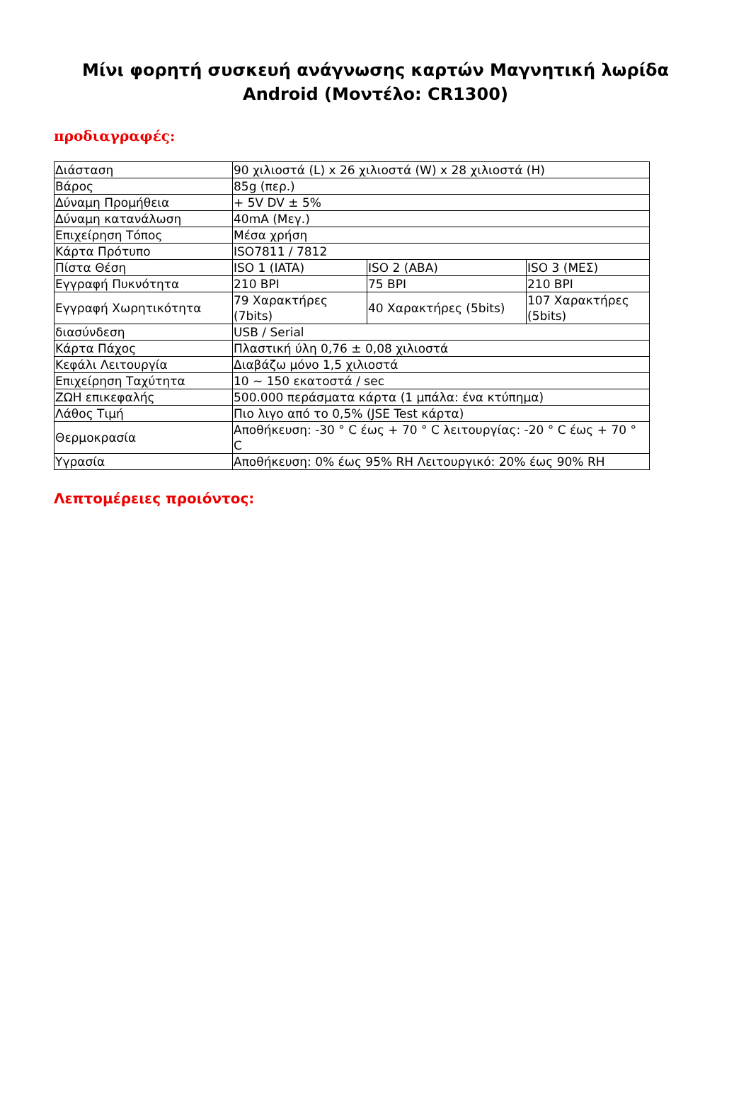Μίνι φορητή συσκευή ανάγνωσης καρτών Μαγνητική λωρίδα Android (Μοντέλο: CR1300)
προδιαγραφές:
| Διάσταση | 90 χιλιοστά (L) x 26 χιλιοστά (W) x 28 χιλιοστά (H) | | |
| Βάρος | 85g (περ.) | | |
| Δύναμη Προμήθεια | + 5V DV ± 5% | | |
| Δύναμη κατανάλωση | 40mA (Μεγ.) | | |
| Επιχείρηση Τόπος | Μέσα χρήση | | |
| Κάρτα Πρότυπο | ISO7811 / 7812 | | |
| Πίστα Θέση | ISO 1 (IATA) | ISO 2 (ABA) | ISO 3 (ΜΕΣ) |
| Εγγραφή Πυκνότητα | 210 BPI | 75 BPI | 210 BPI |
| Εγγραφή Χωρητικότητα | 79 Χαρακτήρες (7bits) | 40 Χαρακτήρες (5bits) | 107 Χαρακτήρες (5bits) |
| διασύνδεση | USB / Serial | | |
| Κάρτα Πάχος | Πλαστική ύλη 0,76 ± 0,08 χιλιοστά | | |
| Κεφάλι Λειτουργία | Διαβάζω μόνο 1,5 χιλιοστά | | |
| Επιχείρηση Ταχύτητα | 10 ~ 150 εκατοστά / sec | | |
| ΖΩΗ επικεφαλής | 500.000 περάσματα κάρτα (1 μπάλα: ένα κτύπημα) | | |
| Λάθος Τιμή | Πιο λιγο από το 0,5% (JSE Test κάρτα) | | |
| Θερμοκρασία | Αποθήκευση: -30 ° C έως + 70 ° C λειτουργίας: -20 ° C έως + 70 ° C | | |
| Υγρασία | Αποθήκευση: 0% έως 95% RH Λειτουργικό: 20% έως 90% RH | | |
Λεπτομέρειες προιόντος: